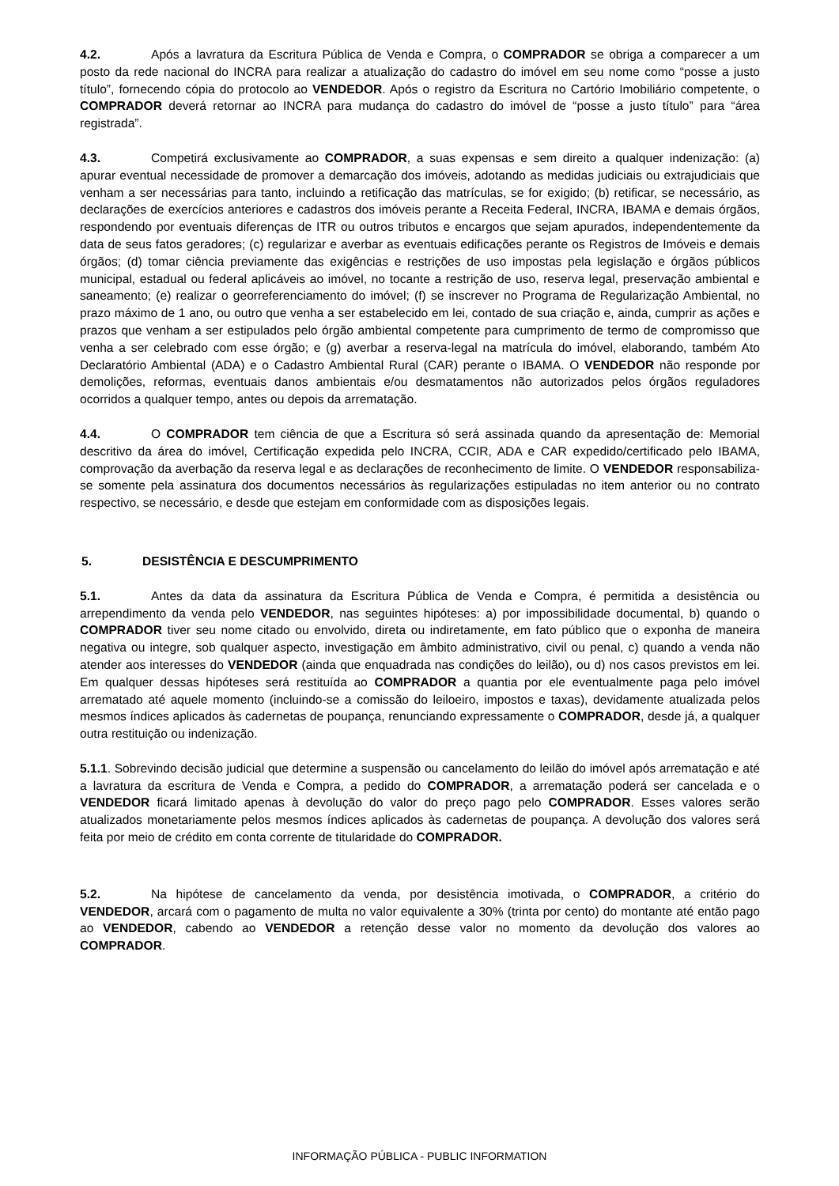4.2. Após a lavratura da Escritura Pública de Venda e Compra, o COMPRADOR se obriga a comparecer a um posto da rede nacional do INCRA para realizar a atualização do cadastro do imóvel em seu nome como “posse a justo título”, fornecendo cópia do protocolo ao VENDEDOR. Após o registro da Escritura no Cartório Imobiliário competente, o COMPRADOR deverá retornar ao INCRA para mudança do cadastro do imóvel de “posse a justo título” para “área registrada”.
4.3. Competirá exclusivamente ao COMPRADOR, a suas expensas e sem direito a qualquer indenização: (a) apurar eventual necessidade de promover a demarcação dos imóveis, adotando as medidas judiciais ou extrajudiciais que venham a ser necessárias para tanto, incluindo a retificação das matrículas, se for exigido; (b) retificar, se necessário, as declarações de exercícios anteriores e cadastros dos imóveis perante a Receita Federal, INCRA, IBAMA e demais órgãos, respondendo por eventuais diferenças de ITR ou outros tributos e encargos que sejam apurados, independentemente da data de seus fatos geradores; (c) regularizar e averbar as eventuais edificações perante os Registros de Imóveis e demais órgãos; (d) tomar ciência previamente das exigências e restrições de uso impostas pela legislação e órgãos públicos municipal, estadual ou federal aplicáveis ao imóvel, no tocante a restrição de uso, reserva legal, preservação ambiental e saneamento; (e) realizar o georreferenciamento do imóvel; (f) se inscrever no Programa de Regularização Ambiental, no prazo máximo de 1 ano, ou outro que venha a ser estabelecido em lei, contado de sua criação e, ainda, cumprir as ações e prazos que venham a ser estipulados pelo órgão ambiental competente para cumprimento de termo de compromisso que venha a ser celebrado com esse órgão; e (g) averbar a reserva-legal na matrícula do imóvel, elaborando, também Ato Declaratório Ambiental (ADA) e o Cadastro Ambiental Rural (CAR) perante o IBAMA. O VENDEDOR não responde por demolições, reformas, eventuais danos ambientais e/ou desmatamentos não autorizados pelos órgãos reguladores ocorridos a qualquer tempo, antes ou depois da arrematação.
4.4. O COMPRADOR tem ciência de que a Escritura só será assinada quando da apresentação de: Memorial descritivo da área do imóvel, Certificação expedida pelo INCRA, CCIR, ADA e CAR expedido/certificado pelo IBAMA, comprovação da averbação da reserva legal e as declarações de reconhecimento de limite. O VENDEDOR responsabiliza-se somente pela assinatura dos documentos necessários às regularizações estipuladas no item anterior ou no contrato respectivo, se necessário, e desde que estejam em conformidade com as disposições legais.
5. DESISTÊNCIA E DESCUMPRIMENTO
5.1. Antes da data da assinatura da Escritura Pública de Venda e Compra, é permitida a desistência ou arrependimento da venda pelo VENDEDOR, nas seguintes hipóteses: a) por impossibilidade documental, b) quando o COMPRADOR tiver seu nome citado ou envolvido, direta ou indiretamente, em fato público que o exponha de maneira negativa ou integre, sob qualquer aspecto, investigação em âmbito administrativo, civil ou penal, c) quando a venda não atender aos interesses do VENDEDOR (ainda que enquadrada nas condições do leilão), ou d) nos casos previstos em lei. Em qualquer dessas hipóteses será restituída ao COMPRADOR a quantia por ele eventualmente paga pelo imóvel arrematado até aquele momento (incluindo-se a comissão do leiloeiro, impostos e taxas), devidamente atualizada pelos mesmos índices aplicados às cadernetas de poupança, renunciando expressamente o COMPRADOR, desde já, a qualquer outra restituição ou indenização.
5.1.1. Sobrevindo decisão judicial que determine a suspensão ou cancelamento do leilão do imóvel após arrematação e até a lavratura da escritura de Venda e Compra, a pedido do COMPRADOR, a arrematação poderá ser cancelada e o VENDEDOR ficará limitado apenas à devolução do valor do preço pago pelo COMPRADOR. Esses valores serão atualizados monetariamente pelos mesmos índices aplicados às cadernetas de poupança. A devolução dos valores será feita por meio de crédito em conta corrente de titularidade do COMPRADOR.
5.2. Na hipótese de cancelamento da venda, por desistência imotivada, o COMPRADOR, a critério do VENDEDOR, arcará com o pagamento de multa no valor equivalente a 30% (trinta por cento) do montante até então pago ao VENDEDOR, cabendo ao VENDEDOR a retenção desse valor no momento da devolução dos valores ao COMPRADOR.
INFORMAÇÃO PÚBLICA - PUBLIC INFORMATION